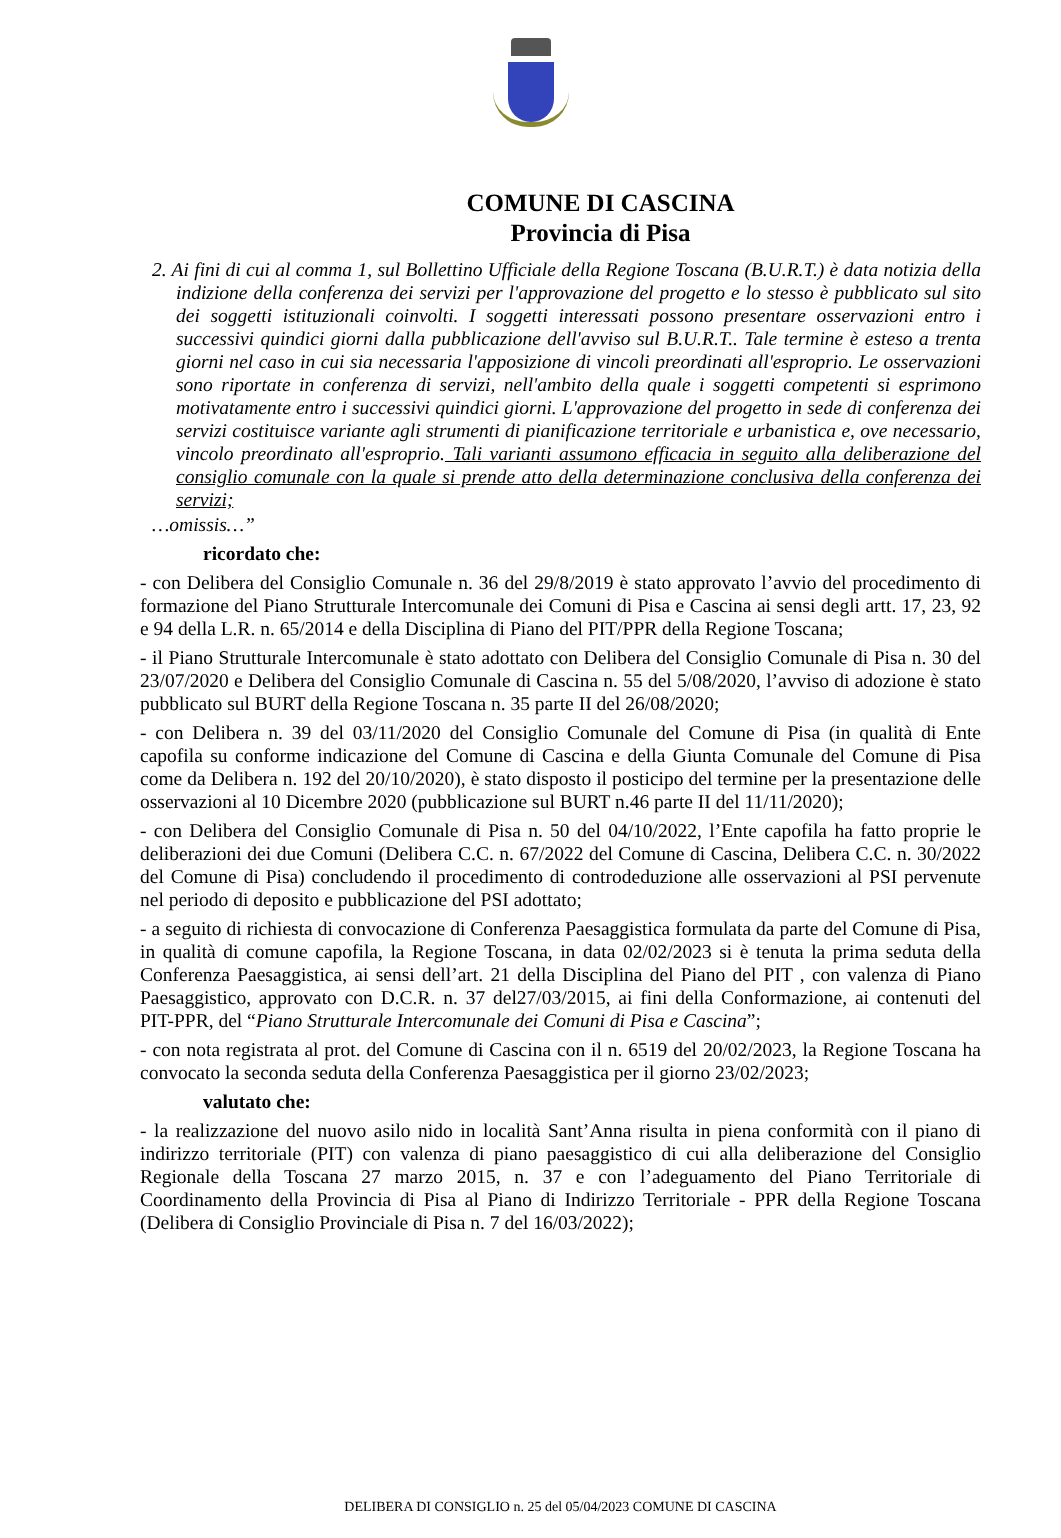COMUNE DI CASCINA
Provincia di Pisa
2. Ai fini di cui al comma 1, sul Bollettino Ufficiale della Regione Toscana (B.U.R.T.) è data notizia della indizione della conferenza dei servizi per l'approvazione del progetto e lo stesso è pubblicato sul sito dei soggetti istituzionali coinvolti. I soggetti interessati possono presentare osservazioni entro i successivi quindici giorni dalla pubblicazione dell'avviso sul B.U.R.T.. Tale termine è esteso a trenta giorni nel caso in cui sia necessaria l'apposizione di vincoli preordinati all'esproprio. Le osservazioni sono riportate in conferenza di servizi, nell'ambito della quale i soggetti competenti si esprimono motivatamente entro i successivi quindici giorni. L'approvazione del progetto in sede di conferenza dei servizi costituisce variante agli strumenti di pianificazione territoriale e urbanistica e, ove necessario, vincolo preordinato all'esproprio. Tali varianti assumono efficacia in seguito alla deliberazione del consiglio comunale con la quale si prende atto della determinazione conclusiva della conferenza dei servizi;
…omissis…”
ricordato che:
- con Delibera del Consiglio Comunale n. 36 del 29/8/2019 è stato approvato l’avvio del procedimento di formazione del Piano Strutturale Intercomunale dei Comuni di Pisa e Cascina ai sensi degli artt. 17, 23, 92 e 94 della L.R. n. 65/2014 e della Disciplina di Piano del PIT/PPR della Regione Toscana;
- il Piano Strutturale Intercomunale è stato adottato con Delibera del Consiglio Comunale di Pisa n. 30 del 23/07/2020 e Delibera del Consiglio Comunale di Cascina n. 55 del 5/08/2020, l’avviso di adozione è stato pubblicato sul BURT della Regione Toscana n. 35 parte II del 26/08/2020;
- con Delibera n. 39 del 03/11/2020 del Consiglio Comunale del Comune di Pisa (in qualità di Ente capofila su conforme indicazione del Comune di Cascina e della Giunta Comunale del Comune di Pisa come da Delibera n. 192 del 20/10/2020), è stato disposto il posticipo del termine per la presentazione delle osservazioni al 10 Dicembre 2020 (pubblicazione sul BURT n.46 parte II del 11/11/2020);
- con Delibera del Consiglio Comunale di Pisa n. 50 del 04/10/2022, l’Ente capofila ha fatto proprie le deliberazioni dei due Comuni (Delibera C.C. n. 67/2022 del Comune di Cascina, Delibera C.C. n. 30/2022 del Comune di Pisa) concludendo il procedimento di controdeduzione alle osservazioni al PSI pervenute nel periodo di deposito e pubblicazione del PSI adottato;
- a seguito di richiesta di convocazione di Conferenza Paesaggistica formulata da parte del Comune di Pisa, in qualità di comune capofila, la Regione Toscana, in data 02/02/2023 si è tenuta la prima seduta della Conferenza Paesaggistica, ai sensi dell’art. 21 della Disciplina del Piano del PIT , con valenza di Piano Paesaggistico, approvato con D.C.R. n. 37 del27/03/2015, ai fini della Conformazione, ai contenuti del PIT-PPR, del “Piano Strutturale Intercomunale dei Comuni di Pisa e Cascina”;
- con nota registrata al prot. del Comune di Cascina con il n. 6519 del 20/02/2023, la Regione Toscana ha convocato la seconda seduta della Conferenza Paesaggistica per il giorno 23/02/2023;
valutato che:
- la realizzazione del nuovo asilo nido in località Sant’Anna risulta in piena conformità con il piano di indirizzo territoriale (PIT) con valenza di piano paesaggistico di cui alla deliberazione del Consiglio Regionale della Toscana 27 marzo 2015, n. 37 e con l’adeguamento del Piano Territoriale di Coordinamento della Provincia di Pisa al Piano di Indirizzo Territoriale - PPR della Regione Toscana (Delibera di Consiglio Provinciale di Pisa n. 7 del 16/03/2022);
DELIBERA DI CONSIGLIO n. 25 del 05/04/2023 COMUNE DI CASCINA